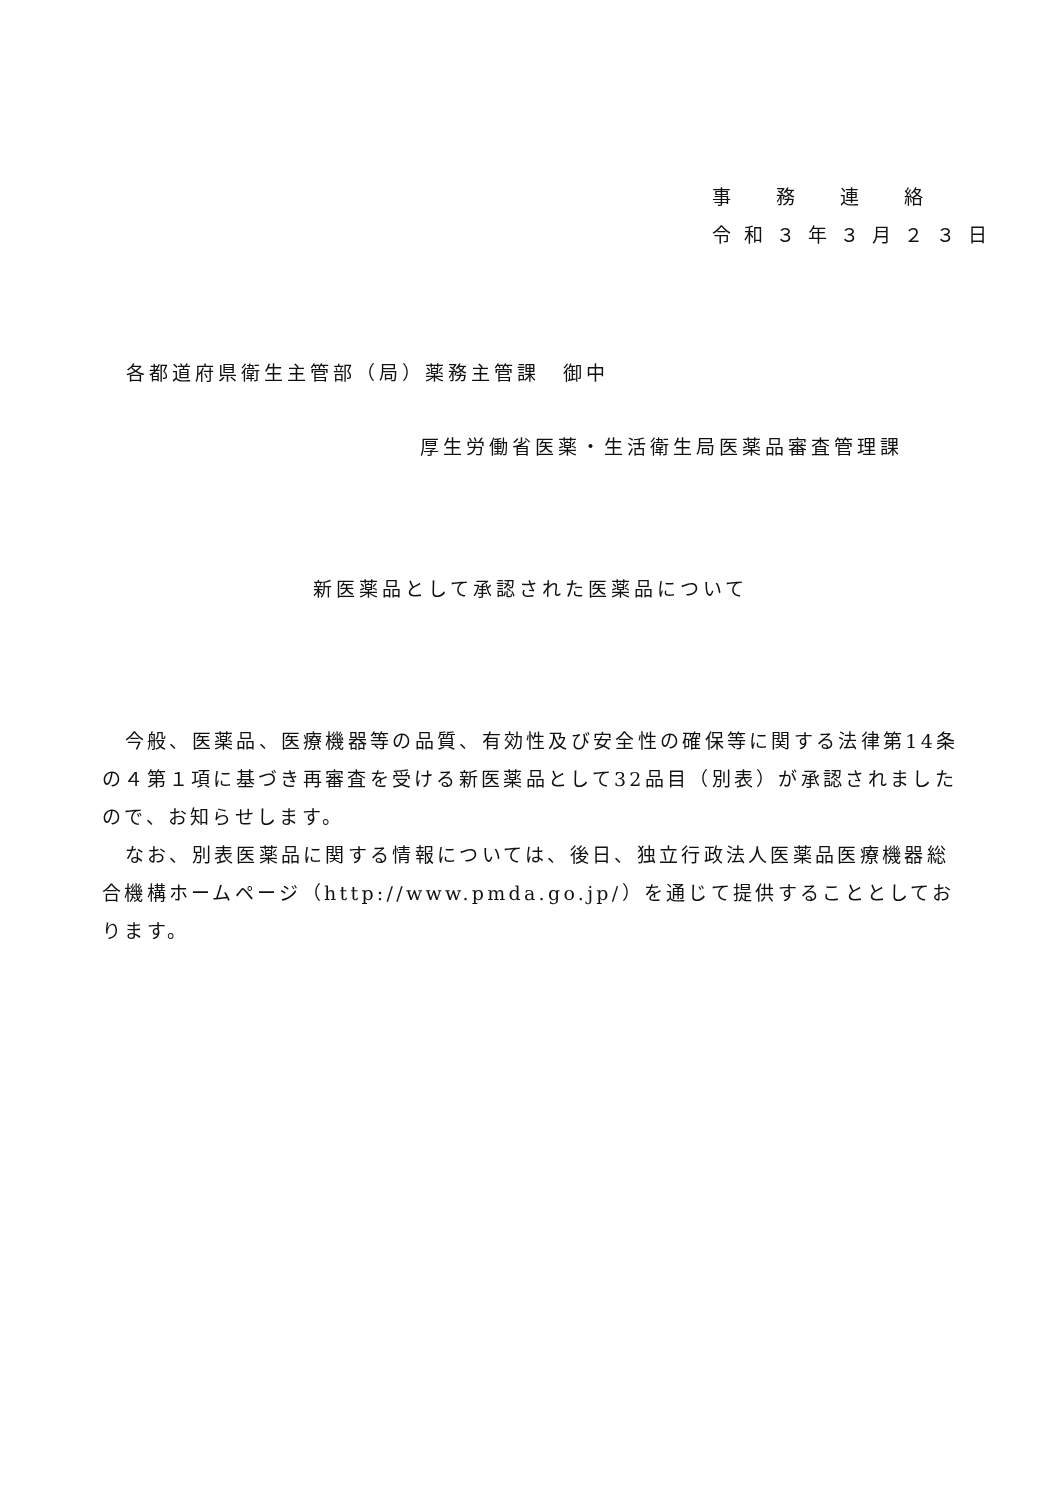事　務　連　絡
令和３年３月２３日
各都道府県衛生主管部（局）薬務主管課　御中
厚生労働省医薬・生活衛生局医薬品審査管理課
新医薬品として承認された医薬品について
今般、医薬品、医療機器等の品質、有効性及び安全性の確保等に関する法律第14条の４第１項に基づき再審査を受ける新医薬品として32品目（別表）が承認されましたので、お知らせします。
なお、別表医薬品に関する情報については、後日、独立行政法人医薬品医療機器総合機構ホームページ（http://www.pmda.go.jp/）を通じて提供することとしております。